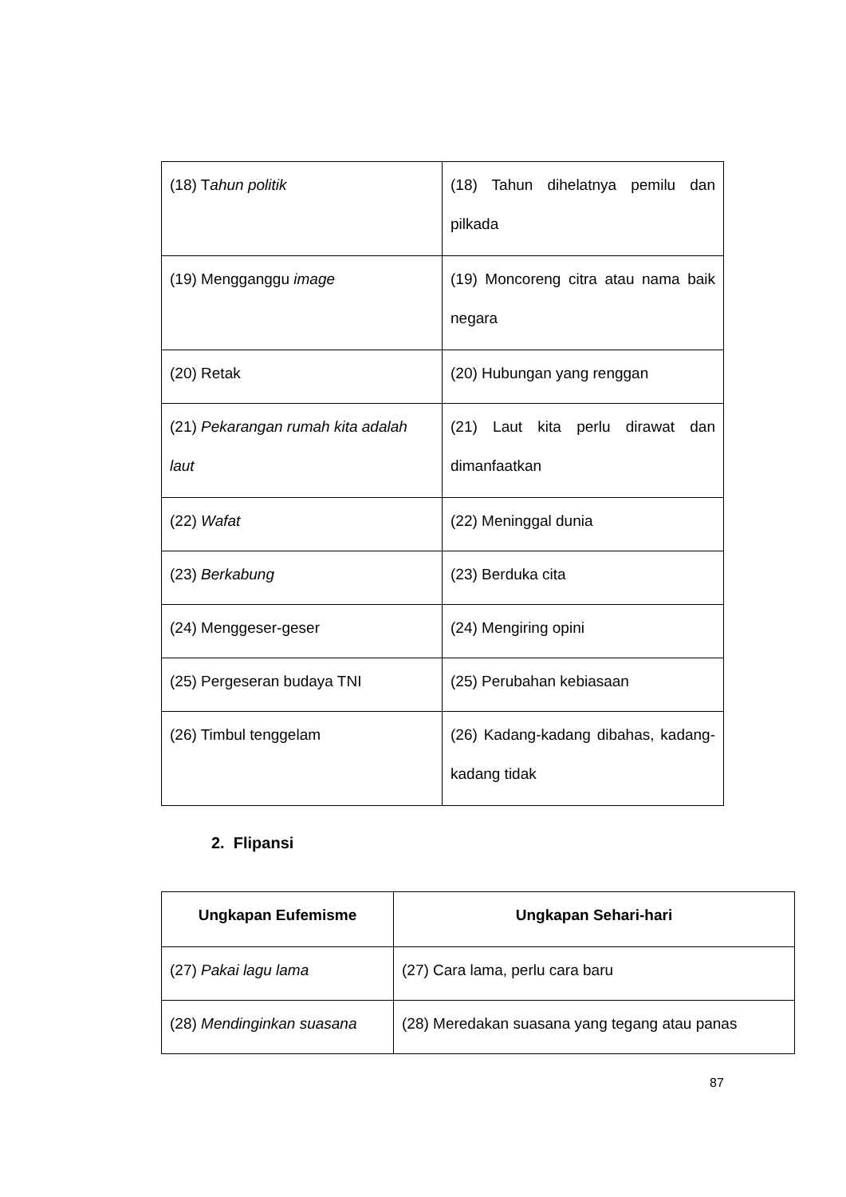| (18) T ahun politik | (18) Tahun dihelatnya pemilu dan pilkada |
| (19) Mengganggu image | (19) Moncoreng citra atau nama baik negara |
| (20) Retak | (20) Hubungan yang renggan |
| (21) Pekarangan rumah kita adalah laut | (21) Laut kita perlu dirawat dan dimanfaatkan |
| (22) Wafat | (22) Meninggal dunia |
| (23) Berkabung | (23) Berduka cita |
| (24) Menggeser-geser | (24) Mengiring opini |
| (25) Pergeseran budaya TNI | (25) Perubahan kebiasaan |
| (26) Timbul tenggelam | (26) Kadang-kadang dibahas, kadang-kadang tidak |
2. Flipansi
| Ungkapan Eufemisme | Ungkapan Sehari-hari |
| --- | --- |
| (27) Pakai lagu lama | (27) Cara lama, perlu cara baru |
| (28) Mendinginkan suasana | (28) Meredakan suasana yang tegang atau panas |
87